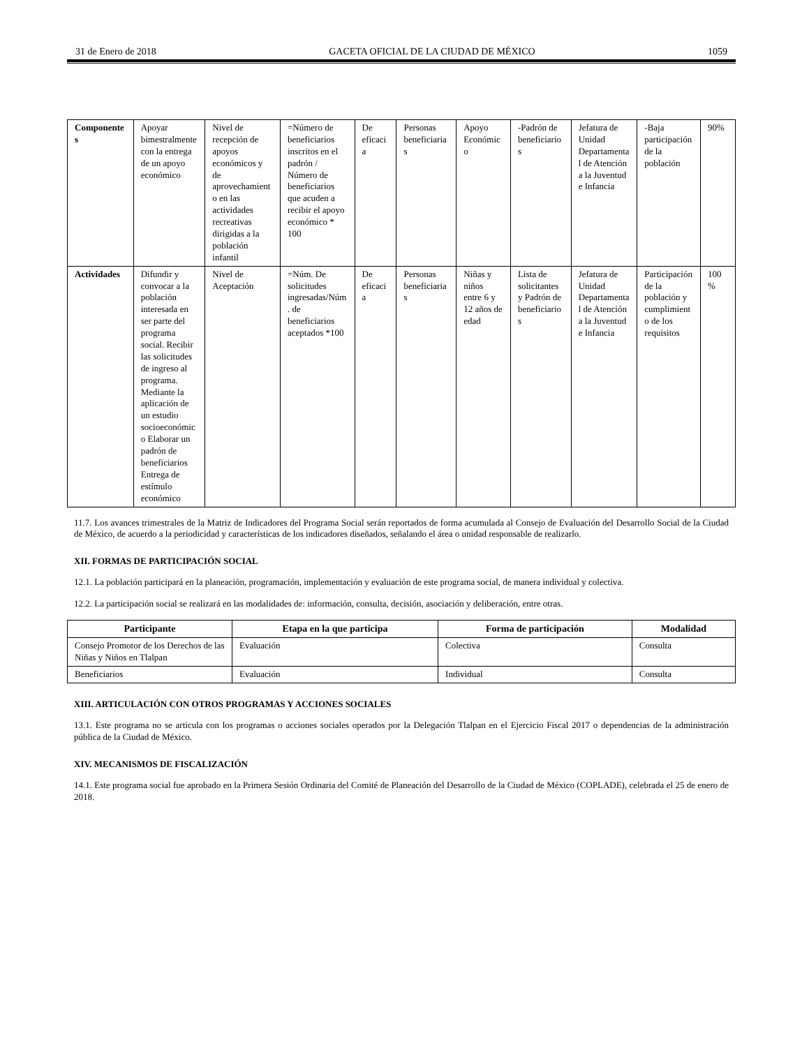31 de Enero de 2018 GACETA OFICIAL DE LA CIUDAD DE MÉXICO 1059
| Componentes | Apoyar bimestralmente con la entrega de un apoyo económico | Nivel de recepción de apoyos económicos y de aprovechamiento en las actividades recreativas dirigidas a la población infantil | =Número de beneficiarios inscritos en el padrón / Número de beneficiarios que acuden a recibir el apoyo económico * 100 | De eficacia | Personas beneficiarias | Apoyo Económico | -Padrón de beneficiarios | Jefatura de Unidad Departamental de Atención a la Juventud e Infancia | -Baja participación de la población | 90% |
| Actividades | Difundir y convocar a la población interesada en ser parte del programa social. Recibir las solicitudes de ingreso al programa. Mediante la aplicación de un estudio socioeconómico Elaborar un padrón de beneficiarios Entrega de estímulo económico | Nivel de Aceptación | =Núm. De solicitudes ingresadas/Núm. de beneficiarios aceptados *100 | De eficacia | Personas beneficiarias | Niñas y niños entre 6 y 12 años de edad | Lista de solicitantes y Padrón de beneficiarios | Jefatura de Unidad Departamental de Atención a la Juventud e Infancia | Participación de la población y cumplimiento de los requisitos | 100 % |
11.7. Los avances trimestrales de la Matriz de Indicadores del Programa Social serán reportados de forma acumulada al Consejo de Evaluación del Desarrollo Social de la Ciudad de México, de acuerdo a la periodicidad y características de los indicadores diseñados, señalando el área o unidad responsable de realizarlo.
XII. FORMAS DE PARTICIPACIÓN SOCIAL
12.1. La población participará en la planeación, programación, implementación y evaluación de este programa social, de manera individual y colectiva.
12.2. La participación social se realizará en las modalidades de: información, consulta, decisión, asociación y deliberación, entre otras.
| Participante | Etapa en la que participa | Forma de participación | Modalidad |
| --- | --- | --- | --- |
| Consejo Promotor de los Derechos de las Niñas y Niños en Tlalpan | Evaluación | Colectiva | Consulta |
| Beneficiarios | Evaluación | Individual | Consulta |
XIII. ARTICULACIÓN CON OTROS PROGRAMAS Y ACCIONES SOCIALES
13.1. Este programa no se articula con los programas o acciones sociales operados por la Delegación Tlalpan en el Ejercicio Fiscal 2017 o dependencias de la administración pública de la Ciudad de México.
XIV. MECANISMOS DE FISCALIZACIÓN
14.1. Este programa social fue aprobado en la Primera Sesión Ordinaria del Comité de Planeación del Desarrollo de la Ciudad de México (COPLADE), celebrada el 25 de enero de 2018.